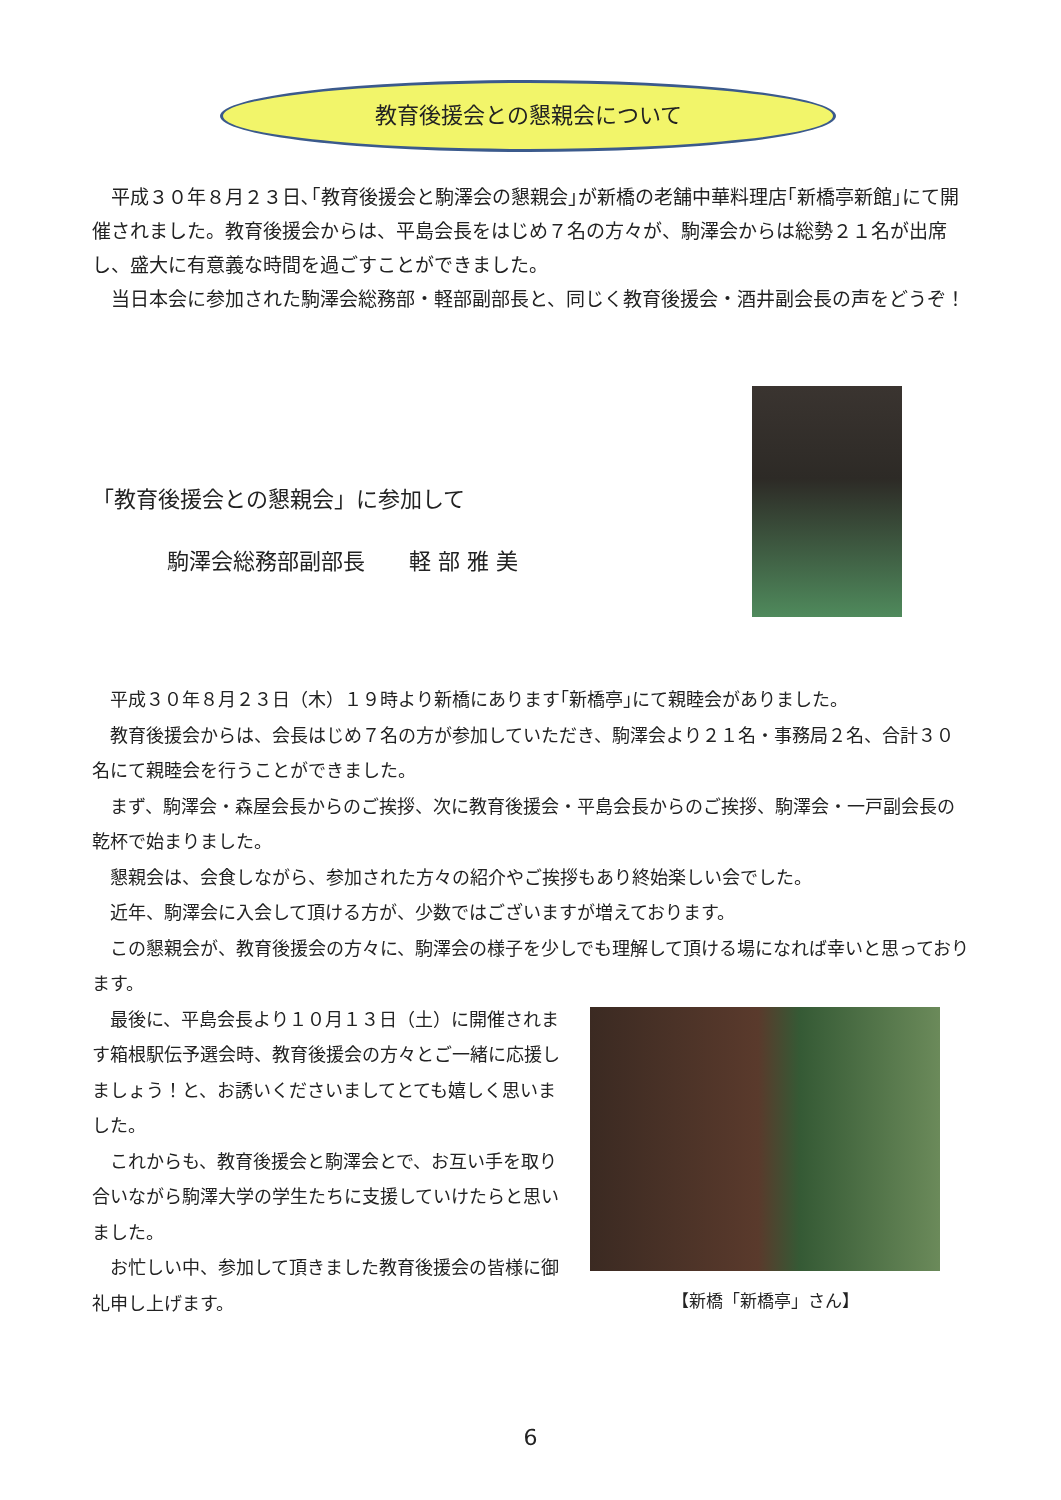教育後援会との懇親会について
　平成３０年８月２３日､｢教育後援会と駒澤会の懇親会｣が新橋の老舗中華料理店｢新橋亭新館｣にて開催されました。教育後援会からは、平島会長をはじめ７名の方々が、駒澤会からは総勢２１名が出席し、盛大に有意義な時間を過ごすことができました。
　当日本会に参加された駒澤会総務部・軽部副部長と、同じく教育後援会・酒井副会長の声をどうぞ！
「教育後援会との懇親会」に参加して
駒澤会総務部副部長　　軽 部 雅 美
　平成３０年８月２３日（木）１９時より新橋にあります｢新橋亭｣にて親睦会がありました。
　教育後援会からは、会長はじめ７名の方が参加していただき、駒澤会より２１名・事務局２名、合計３０名にて親睦会を行うことができました。
　まず、駒澤会・森屋会長からのご挨拶、次に教育後援会・平島会長からのご挨拶、駒澤会・一戸副会長の乾杯で始まりました。
　懇親会は、会食しながら、参加された方々の紹介やご挨拶もあり終始楽しい会でした。
　近年、駒澤会に入会して頂ける方が、少数ではございますが増えております。
　この懇親会が、教育後援会の方々に、駒澤会の様子を少しでも理解して頂ける場になれば幸いと思っております。
　最後に、平島会長より１０月１３日（土）に開催されます箱根駅伝予選会時、教育後援会の方々とご一緒に応援しましょう！と、お誘いくださいましてとても嬉しく思いました。
　これからも、教育後援会と駒澤会とで、お互い手を取り合いながら駒澤大学の学生たちに支援していけたらと思いました。
　お忙しい中、参加して頂きました教育後援会の皆様に御礼申し上げます。
【新橋「新橋亭」さん】
6